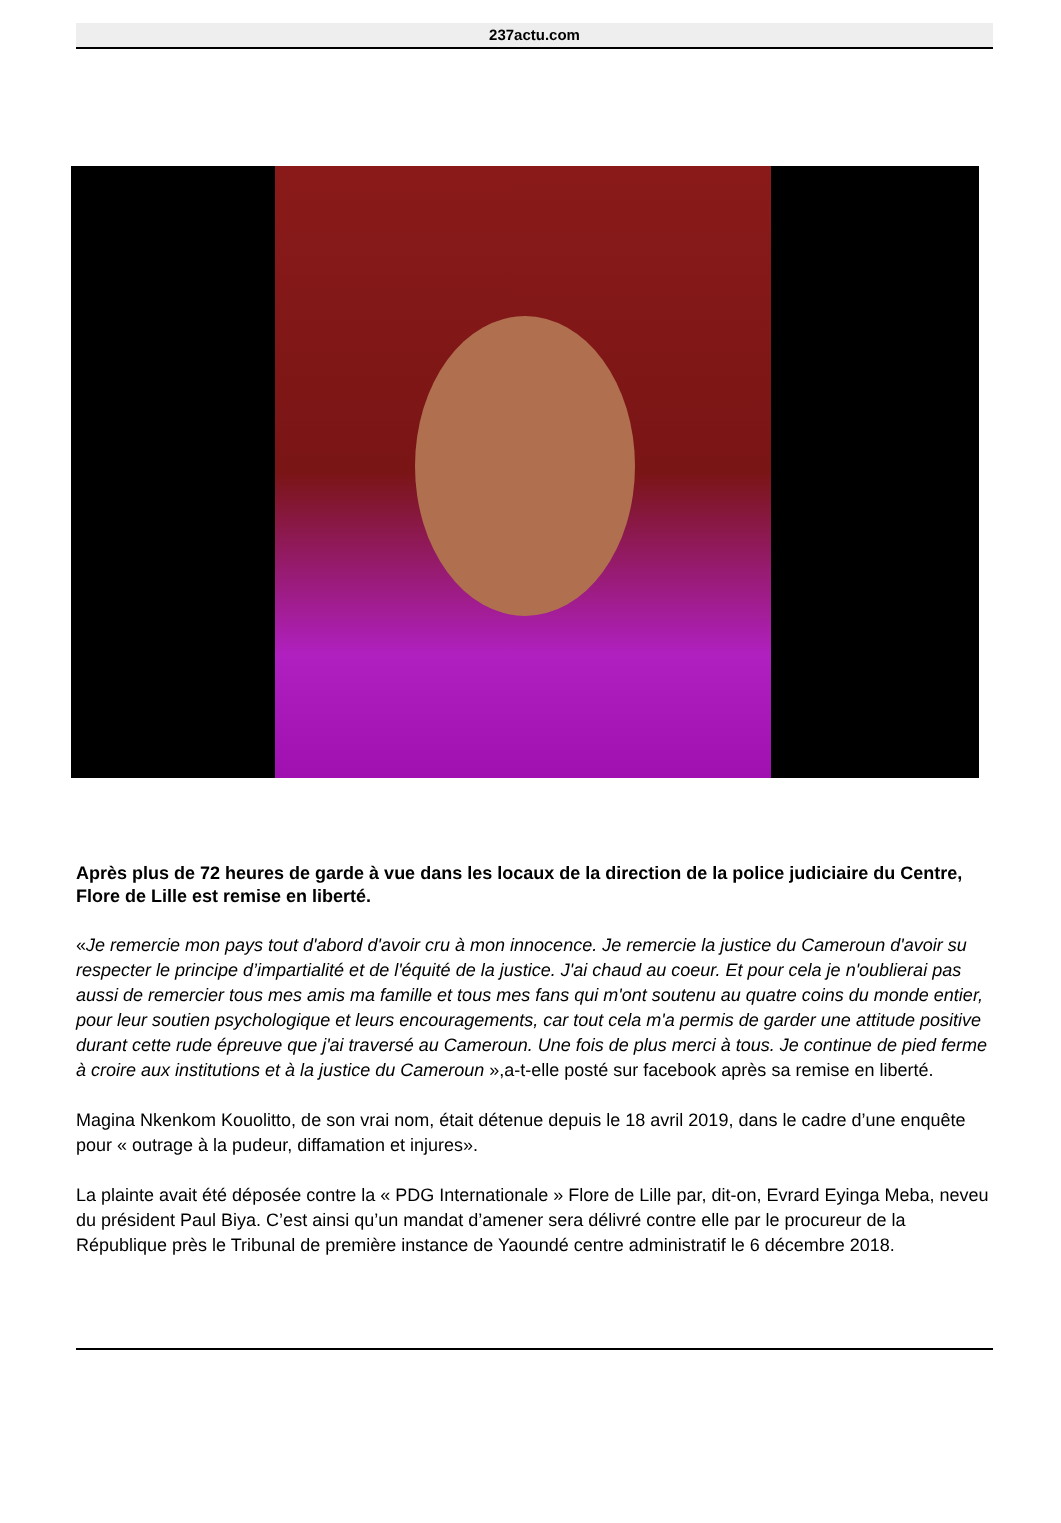237actu.com
Après plus de 72 heures de garde à vue dans les locaux de la direction de la police judiciaire du Centre, Flore de Lille est remise en liberté.
«Je remercie mon pays tout d'abord d'avoir cru à mon innocence. Je remercie la justice du Cameroun d'avoir su respecter le principe d’impartialité et de l'équité de la justice. J'ai chaud au coeur. Et pour cela je n'oublierai pas aussi de remercier tous mes amis ma famille et tous mes fans qui m'ont soutenu au quatre coins du monde entier, pour leur soutien psychologique et leurs encouragements, car tout cela m'a permis de garder une attitude positive durant cette rude épreuve que j'ai traversé au Cameroun. Une fois de plus merci à tous. Je continue de pied ferme à croire aux institutions et à la justice du Cameroun »,a-t-elle posté sur facebook après sa remise en liberté.
Magina Nkenkom Kouolitto, de son vrai nom, était détenue depuis le 18 avril 2019, dans le cadre d’une enquête pour « outrage à la pudeur, diffamation et injures».
La plainte avait été déposée contre la « PDG Internationale » Flore de Lille par, dit-on, Evrard Eyinga Meba, neveu du président Paul Biya. C’est ainsi qu’un mandat d’amener sera délivré contre elle par le procureur de la République près le Tribunal de première instance de Yaoundé centre administratif le 6 décembre 2018.